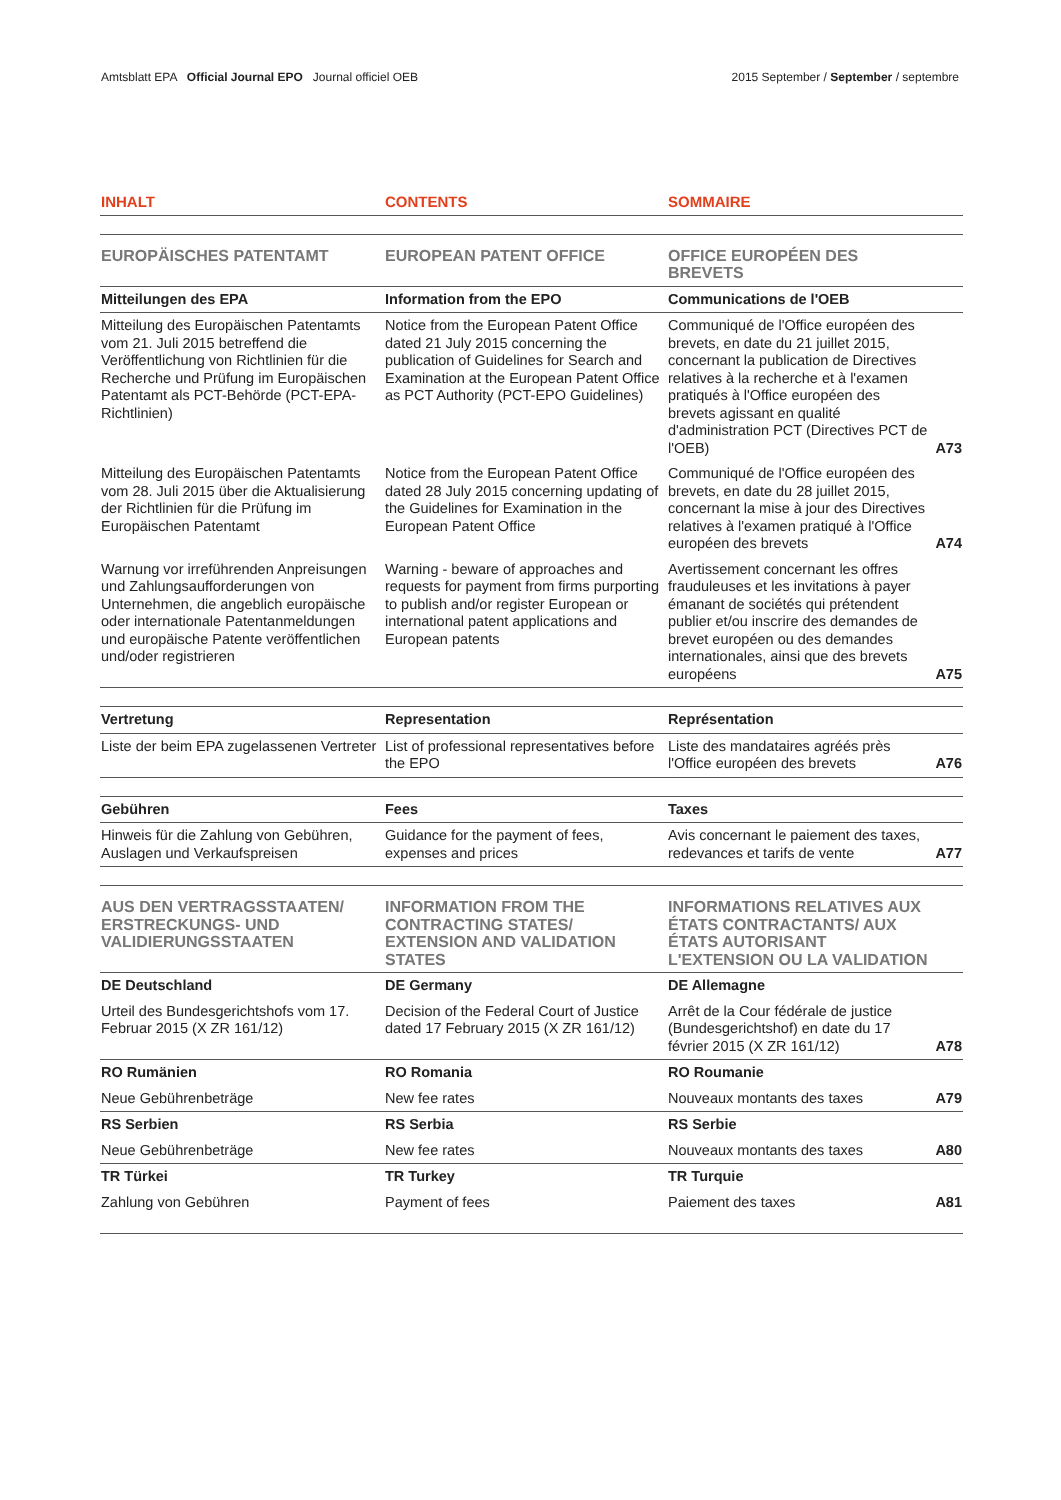Amtsblatt EPA Official Journal EPO Journal officiel OEB
2015 September / September / septembre
| INHALT | CONTENTS | SOMMAIRE | |
| --- | --- | --- | --- |
| EUROPÄISCHES PATENTAMT | EUROPEAN PATENT OFFICE | OFFICE EUROPÉEN DES BREVETS | |
| Mitteilungen des EPA | Information from the EPO | Communications de l'OEB | |
| Mitteilung des Europäischen Patentamts vom 21. Juli 2015 betreffend die Veröffentlichung von Richtlinien für die Recherche und Prüfung im Europäischen Patentamt als PCT-Behörde (PCT-EPA-Richtlinien) | Notice from the European Patent Office dated 21 July 2015 concerning the publication of Guidelines for Search and Examination at the European Patent Office as PCT Authority (PCT-EPO Guidelines) | Communiqué de l'Office européen des brevets, en date du 21 juillet 2015, concernant la publication de Directives relatives à la recherche et à l'examen pratiqués à l'Office européen des brevets agissant en qualité d'administration PCT (Directives PCT de l'OEB) | A73 |
| Mitteilung des Europäischen Patentamts vom 28. Juli 2015 über die Aktualisierung der Richtlinien für die Prüfung im Europäischen Patentamt | Notice from the European Patent Office dated 28 July 2015 concerning updating of the Guidelines for Examination in the European Patent Office | Communiqué de l'Office européen des brevets, en date du 28 juillet 2015, concernant la mise à jour des Directives relatives à l'examen pratiqué à l'Office européen des brevets | A74 |
| Warnung vor irreführenden Anprei­sungen und Zahlungsaufforderungen von Unternehmen, die angeblich europäische oder internationale Patentanmeldungen und europäische Patente veröffentlichen und/oder registrieren | Warning - beware of approaches and requests for payment from firms purporting to publish and/or register European or international patent applications and European patents | Avertissement concernant les offres frauduleuses et les invitations à payer émanant de sociétés qui prétendent publier et/ou inscrire des demandes de brevet européen ou des demandes internationales, ainsi que des brevets européens | A75 |
| Vertretung | Representation | Représentation | |
| Liste der beim EPA zugelassenen Vertreter | List of professional representatives before the EPO | Liste des mandataires agréés près l'Office européen des brevets | A76 |
| Gebühren | Fees | Taxes | |
| Hinweis für die Zahlung von Gebühren, Auslagen und Verkaufspreisen | Guidance for the payment of fees, expenses and prices | Avis concernant le paiement des taxes, redevances et tarifs de vente | A77 |
| AUS DEN VERTRAGSSTAATEN/ ERSTRECKUNGS- UND VALIDIERUNGSSTAATEN | INFORMATION FROM THE CONTRACTING STATES/ EXTENSION AND VALIDATION STATES | INFORMATIONS RELATIVES AUX ÉTATS CONTRACTANTS/ AUX ÉTATS AUTORISANT L'EXTENSION OU LA VALIDA­TION | |
| DE Deutschland | DE Germany | DE Allemagne | |
| Urteil des Bundesgerichtshofs vom 17. Februar 2015 (X ZR 161/12) | Decision of the Federal Court of Justice dated 17 February 2015 (X ZR 161/12) | Arrêt de la Cour fédérale de justice (Bundesgerichtshof) en date du 17 février 2015 (X ZR 161/12) | A78 |
| RO Rumänien | RO Romania | RO Roumanie | |
| Neue Gebührenbeträge | New fee rates | Nouveaux montants des taxes | A79 |
| RS Serbien | RS Serbia | RS Serbie | |
| Neue Gebührenbeträge | New fee rates | Nouveaux montants des taxes | A80 |
| TR Türkei | TR Turkey | TR Turquie | |
| Zahlung von Gebühren | Payment of fees | Paiement des taxes | A81 |